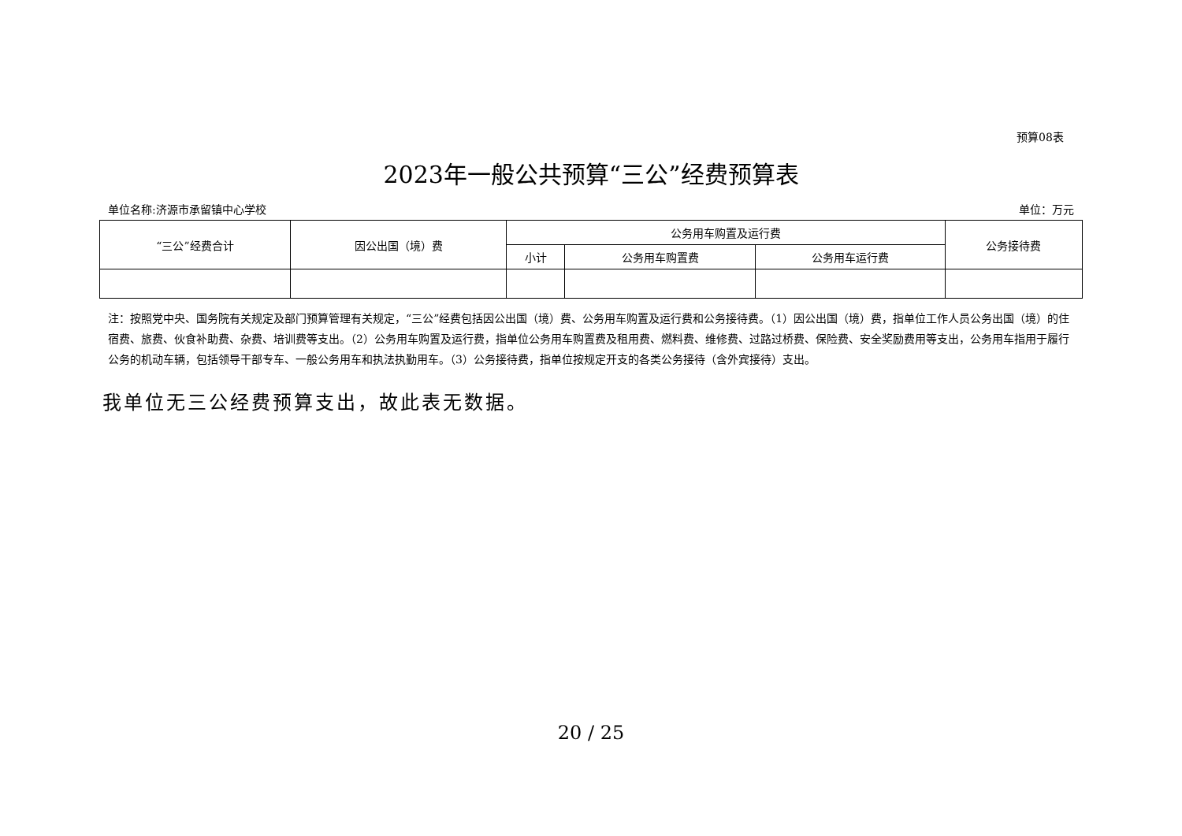预算08表
2023年一般公共预算“三公”经费预算表
单位名称:济源市承留镇中心学校 单位：万元
| “三公”经费合计 | 因公出国（境）费 | 公务用车购置及运行费 | | | 公务接待费 |
| --- | --- | --- | --- | --- | --- |
| | | 小计 | 公务用车购置费 | 公务用车运行费 | |
注：按照党中央、国务院有关规定及部门预算管理有关规定，“三公”经费包括因公出国（境）费、公务用车购置及运行费和公务接待费。（1）因公出国（境）费，指单位工作人员公务出国（境）的住宿费、旅费、伙食补助费、杂费、培训费等支出。（2）公务用车购置及运行费，指单位公务用车购置费及租用费、燃料费、维修费、过路过桥费、保险费、安全奖励费用等支出，公务用车指用于履行公务的机动车辆，包括领导干部专车、一般公务用车和执法执勤用车。（3）公务接待费，指单位按规定开支的各类公务接待（含外宾接待）支出。
我单位无三公经费预算支出，故此表无数据。
20 / 25